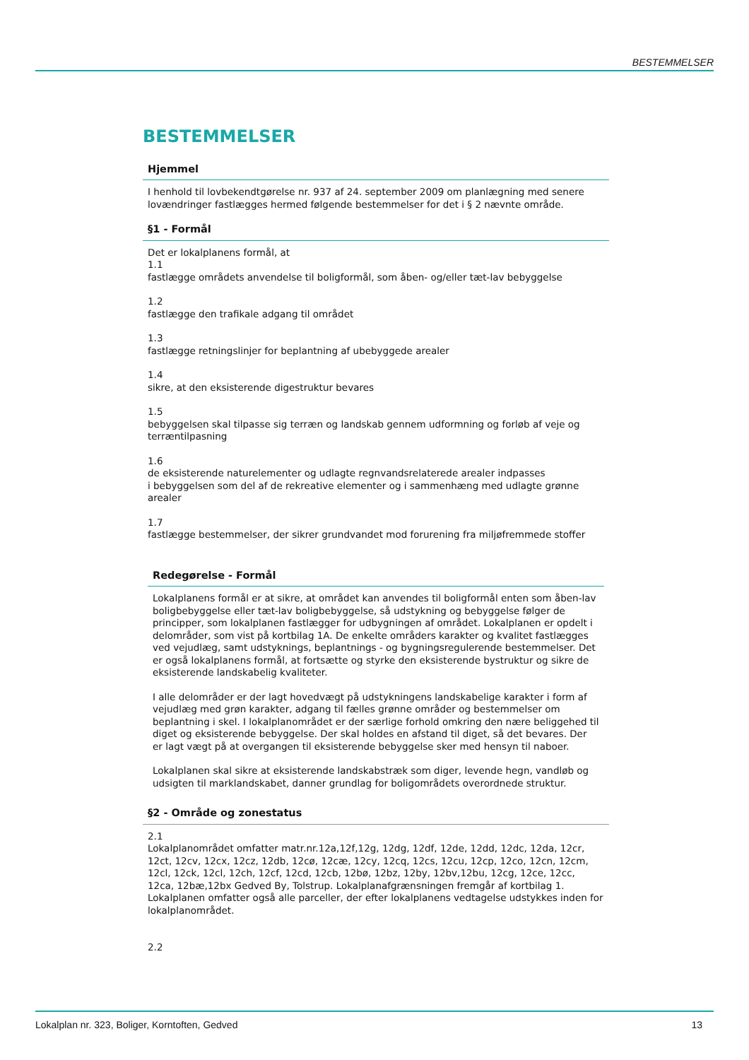BESTEMMELSER
BESTEMMELSER
Hjemmel
I henhold til lovbekendtgørelse nr. 937 af 24. september 2009 om planlægning med senere lovændringer fastlægges hermed følgende bestemmelser for det i § 2 nævnte område.
§1 - Formål
Det er lokalplanens formål, at
1.1
fastlægge områdets anvendelse til boligformål, som åben- og/eller tæt-lav bebyggelse
1.2
fastlægge den trafikale adgang til området
1.3
fastlægge retningslinjer for beplantning af ubebyggede arealer
1.4
sikre, at den eksisterende digestruktur bevares
1.5
bebyggelsen skal tilpasse sig terræn og landskab gennem udformning og forløb af veje og terræntilpasning
1.6
de eksisterende naturelementer og udlagte regnvandsrelaterede arealer indpasses
i bebyggelsen som del af de rekreative elementer og i sammenhæng med udlagte grønne arealer
1.7
fastlægge bestemmelser, der sikrer grundvandet mod forurening fra miljøfremmede stoffer
Redegørelse - Formål
Lokalplanens formål er at sikre, at området kan anvendes til boligformål enten som åben-lav boligbebyggelse eller tæt-lav boligbebyggelse, så udstykning og bebyggelse følger de principper, som lokalplanen fastlægger for udbygningen af området. Lokalplanen er opdelt i delområder, som vist på kortbilag 1A. De enkelte områders karakter og kvalitet fastlægges ved vejudlæg, samt udstyknings, beplantnings - og bygningsregulerende bestemmelser. Det er også lokalplanens formål, at fortsætte og styrke den eksisterende bystruktur og sikre de eksisterende landskabelig kvaliteter.
I alle delområder er der lagt hovedvægt på udstykningens landskabelige karakter i form af vejudlæg med grøn karakter, adgang til fælles grønne områder og bestemmelser om beplantning i skel. I lokalplanområdet er der særlige forhold omkring den nære beliggehed til diget og eksisterende bebyggelse. Der skal holdes en afstand til diget, så det bevares. Der er lagt vægt på at overgangen til eksisterende bebyggelse sker med hensyn til naboer.
Lokalplanen skal sikre at eksisterende landskabstræk som diger, levende hegn, vandløb og udsigten til marklandskabet, danner grundlag for boligområdets overordnede struktur.
§2 - Område og zonestatus
2.1
Lokalplanområdet omfatter matr.nr.12a,12f,12g, 12dg, 12df, 12de, 12dd, 12dc, 12da, 12cr, 12ct, 12cv, 12cx, 12cz, 12db, 12cø, 12cæ, 12cy, 12cq, 12cs, 12cu, 12cp, 12co, 12cn, 12cm, 12cl, 12ck, 12cl, 12ch, 12cf, 12cd, 12cb, 12bø, 12bz, 12by, 12bv,12bu, 12cg, 12ce, 12cc, 12ca, 12bæ,12bx Gedved By, Tolstrup. Lokalplanafgrænsningen fremgår af kortbilag 1. Lokalplanen omfatter også alle parceller, der efter lokalplanens vedtagelse udstykkes inden for lokalplanområdet.
2.2
Lokalplan nr. 323, Boliger, Korntoften, Gedved 13